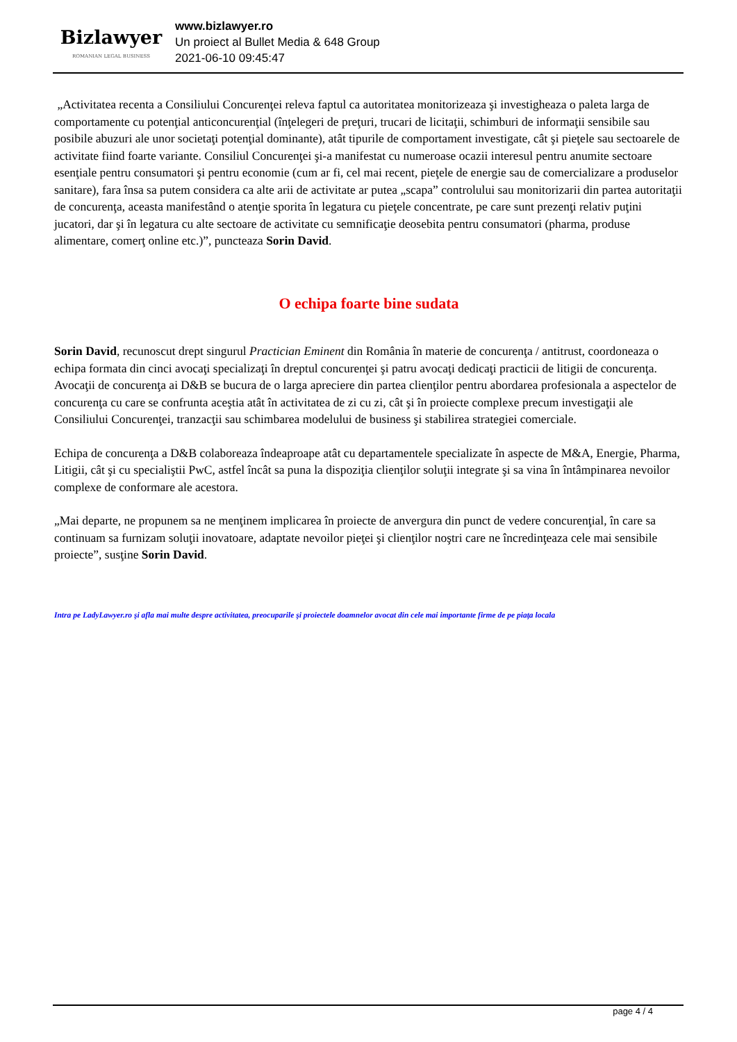Bizlawyer
ROMANIAN LEGAL BUSINESS
www.bizlawyer.ro
Un proiect al Bullet Media & 648 Group
2021-06-10 09:45:47
„Activitatea recenta a Consiliului Concurenţei releva faptul ca autoritatea monitorizeaza şi investigheaza o paleta larga de comportamente cu potenţial anticoncurenţial (înţelegeri de preţuri, trucari de licitaţii, schimburi de informaţii sensibile sau posibile abuzuri ale unor societaţi potenţial dominante), atât tipurile de comportament investigate, cât şi pieţele sau sectoarele de activitate fiind foarte variante. Consiliul Concurenţei şi-a manifestat cu numeroase ocazii interesul pentru anumite sectoare esenţiale pentru consumatori şi pentru economie (cum ar fi, cel mai recent, pieţele de energie sau de comercializare a produselor sanitare), fara însa sa putem considera ca alte arii de activitate ar putea „scapa” controlului sau monitorizarii din partea autoritaţii de concurenţa, aceasta manifestând o atenţie sporita în legatura cu pieţele concentrate, pe care sunt prezenţi relativ puţini jucatori, dar şi în legatura cu alte sectoare de activitate cu semnificaţie deosebita pentru consumatori (pharma, produse alimentare, comerţ online etc.)”, puncteaza Sorin David.
O echipa foarte bine sudata
Sorin David, recunoscut drept singurul Practician Eminent din România în materie de concurenţa / antitrust, coordoneaza o echipa formata din cinci avocaţi specializaţi în dreptul concurenţei şi patru avocaţi dedicaţi practicii de litigii de concurenţa. Avocaţii de concurenţa ai D&B se bucura de o larga apreciere din partea clienţilor pentru abordarea profesionala a aspectelor de concurenţa cu care se confrunta aceştia atât în activitatea de zi cu zi, cât şi în proiecte complexe precum investigaţii ale Consiliului Concurenţei, tranzacţii sau schimbarea modelului de business şi stabilirea strategiei comerciale.
Echipa de concurenţa a D&B colaboreaza îndeaproape atât cu departamentele specializate în aspecte de M&A, Energie, Pharma, Litigii, cât şi cu specialiştii PwC, astfel încât sa puna la dispoziţia clienţilor soluţii integrate şi sa vina în întâmpinarea nevoilor complexe de conformare ale acestora.
„Mai departe, ne propunem sa ne menţinem implicarea în proiecte de anvergura din punct de vedere concurenţial, în care sa continuam sa furnizam soluţii inovatoare, adaptate nevoilor pieţei şi clienţilor noştri care ne încredinţeaza cele mai sensibile proiecte”, susţine Sorin David.
Intra pe LadyLawyer.ro şi afla mai multe despre activitatea, preocuparile şi proiectele doamnelor avocat din cele mai importante firme de pe piaţa locala
page 4 / 4